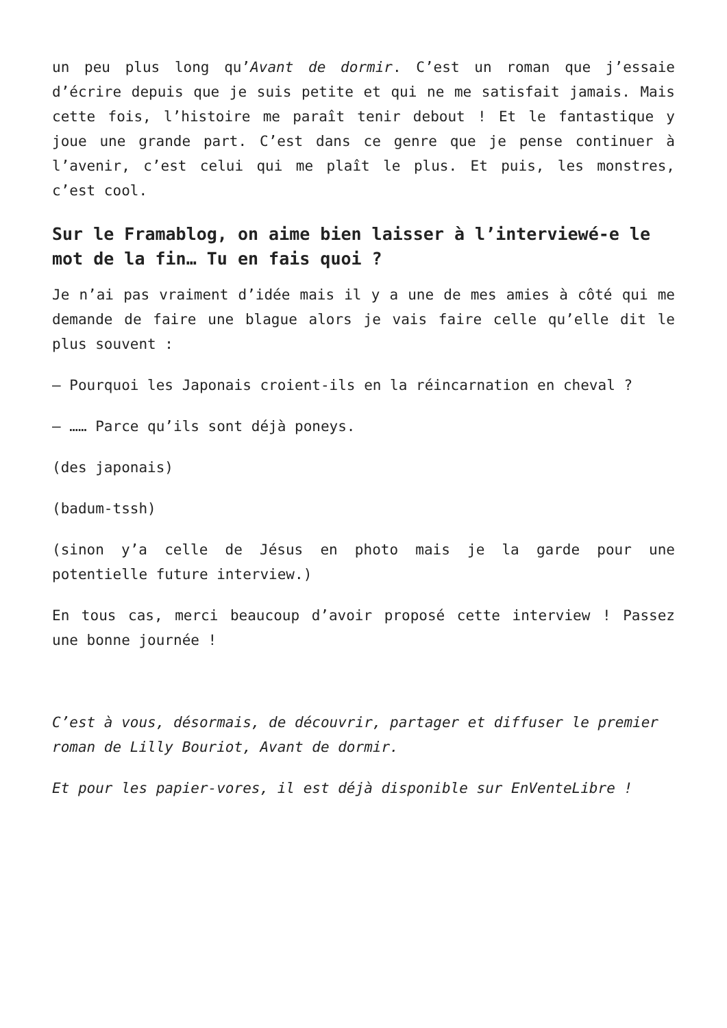un peu plus long qu’Avant de dormir. C’est un roman que j’essaie d’écrire depuis que je suis petite et qui ne me satisfait jamais. Mais cette fois, l’histoire me paraît tenir debout ! Et le fantastique y joue une grande part. C’est dans ce genre que je pense continuer à l’avenir, c’est celui qui me plaît le plus. Et puis, les monstres, c’est cool.
Sur le Framablog, on aime bien laisser à l’interviewé-e le mot de la fin… Tu en fais quoi ?
Je n’ai pas vraiment d’idée mais il y a une de mes amies à côté qui me demande de faire une blague alors je vais faire celle qu’elle dit le plus souvent :
– Pourquoi les Japonais croient-ils en la réincarnation en cheval ?
– …… Parce qu’ils sont déjà poneys.
(des japonais)
(badum-tssh)
(sinon y’a celle de Jésus en photo mais je la garde pour une potentielle future interview.)
En tous cas, merci beaucoup d’avoir proposé cette interview ! Passez une bonne journée !
C’est à vous, désormais, de découvrir, partager et diffuser le premier roman de Lilly Bouriot, Avant de dormir.
Et pour les papier-vores, il est déjà disponible sur EnVenteLibre !